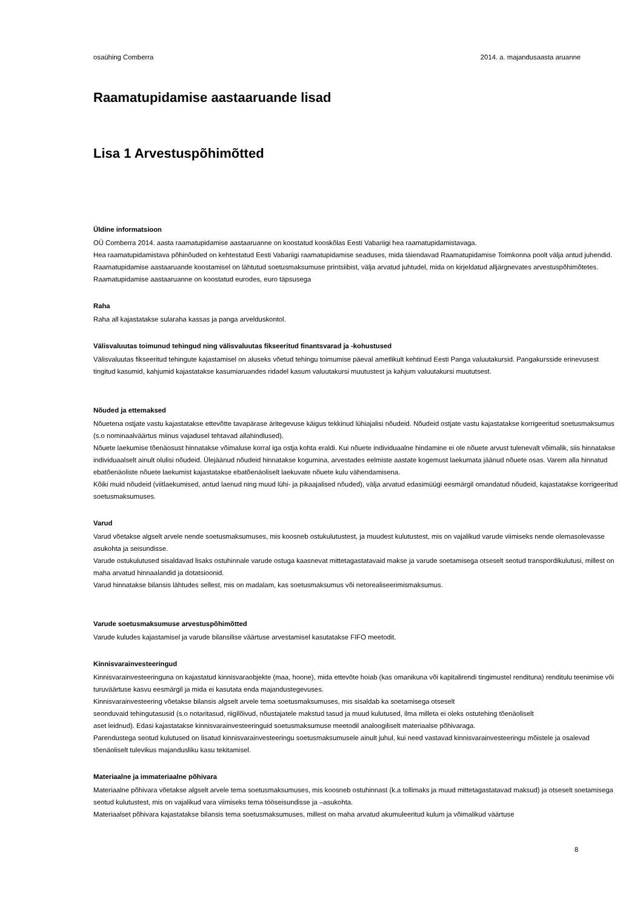osaühing Comberra 2014. a. majandusaasta aruanne
Raamatupidamise aastaaruande lisad
Lisa 1 Arvestuspõhimõtted
Üldine informatsioon
OÜ Comberra 2014. aasta raamatupidamise aastaaruanne on koostatud kooskõlas Eesti Vabariigi hea raamatupidamistavaga.
Hea raamatupidamistava põhinõuded on kehtestatud Eesti Vabariigi raamatupidamise seaduses, mida täiendavad Raamatupidamise Toimkonna poolt välja antud juhendid.
Raamatupidamise aastaaruande koostamisel on lähtutud soetusmaksumuse printsiibist, välja arvatud juhtudel, mida on kirjeldatud alljärgnevates arvestuspõhimõtetes.
Raamatupidamise aastaaruanne on koostatud eurodes, euro täpsusega
Raha
Raha all kajastatakse sularaha kassas ja panga arvelduskontol.
Välisvaluutas toimunud tehingud ning välisvaluutas fikseeritud finantsvarad ja -kohustused
Välisvaluutas fikseeritud tehingute kajastamisel on aluseks võetud tehingu toimumise päeval ametlikult kehtinud Eesti Panga valuutakursid. Pangakursside erinevusest tingitud kasumid, kahjumid kajastatakse kasumiaruandes ridadel kasum valuutakursi muutustest ja kahjum valuutakursi muututsest.
Nõuded ja ettemaksed
Nõuetena ostjate vastu kajastatakse ettevõtte tavapärase äritegevuse käigus tekkinud lühiajalisi nõudeid. Nõudeid ostjate vastu kajastatakse korrigeeritud soetusmaksumus (s.o nominaalväärtus miinus vajadusel tehtavad allahindlused).
Nõuete laekumise tõenäosust hinnatakse võimaluse korral iga ostja kohta eraldi. Kui nõuete individuaalne hindamine ei ole nõuete arvust tulenevalt võimalik, siis hinnatakse individuaalselt ainult olulisi nõudeid. Ülejäänud nõudeid hinnatakse kogumina, arvestades eelmiste aastate kogemust laekumata jäänud nõuete osas. Varem alla hinnatud ebatõenäoliste nõuete laekumist kajastatakse ebatõenäoliselt laekuvate nõuete kulu vähendamisena.
Kõiki muid nõudeid (viitlaekumised, antud laenud ning muud lühi- ja pikaajalised nõuded), välja arvatud edasimüügi eesmärgil omandatud nõudeid, kajastatakse korrigeeritud soetusmaksumuses.
Varud
Varud võetakse algselt arvele nende soetusmaksumuses, mis koosneb ostukulutustest, ja muudest kulutustest, mis on vajalikud varude viimiseks nende olemasolevasse asukohta ja seisundisse.
Varude ostukulutused sisaldavad lisaks ostuhinnale varude ostuga kaasnevat mittetagastatavaid makse ja varude soetamisega otseselt seotud transpordikulutusi, millest on maha arvatud hinnaalandid ja dotatsioonid.
Varud hinnatakse bilansis lähtudes sellest, mis on madalam, kas soetusmaksumus või netorealiseerimismaksumus.
Varude soetusmaksumuse arvestuspõhimõtted
Varude kuludes kajastamisel ja varude bilansilise väärtuse arvestamisel kasutatakse FIFO meetodit.
Kinnisvarainvesteeringud
Kinnisvarainvesteeringuna on kajastatud kinnisvaraobjekte (maa, hoone), mida ettevõte hoiab (kas omanikuna või kapitalirendi tingimustel renditunа) renditulu teenimise või turuväärtuse kasvu eesmärgil ja mida ei kasutata enda majandustegevuses.
Kinnisvarainvesteering võetakse bilansis algselt arvele tema soetusmaksumuses, mis sisaldab ka soetamisega otseselt
seonduvaid tehingutasusid (s.o notaritasud, riigilõivud, nõustajatele makstud tasud ja muud kulutused, ilma milleta ei oleks ostutehing tõenäoliselt
aset leidnud). Edasi kajastatakse kinnisvarainvesteeringuid soetusmaksumuse meetodil analoogiliselt materiaalse põhivaraga.
Parendustega seotud kulutused on lisatud kinnisvarainvesteeringu soetusmaksumusele ainult juhul, kui need vastavad kinnisvarainvesteeringu mõistele ja osalevad tõenäoliselt tulevikus majandusliku kasu tekitamisel.
Materiaalne ja immateriaalne põhivara
Materiaalne põhivara võetakse algselt arvele tema soetusmaksumuses, mis koosneb ostuhinnast (k.a tollimaks ja muud mittetagastatavad maksud) ja otseselt soetamisega seotud kulutustest, mis on vajalikud vara viimiseks tema tööseisundisse ja –asukohta.
Materiaalset põhivara kajastatakse bilansis tema soetusmaksumuses, millest on maha arvatud akumuleeritud kulum ja võimalikud väärtuse
8